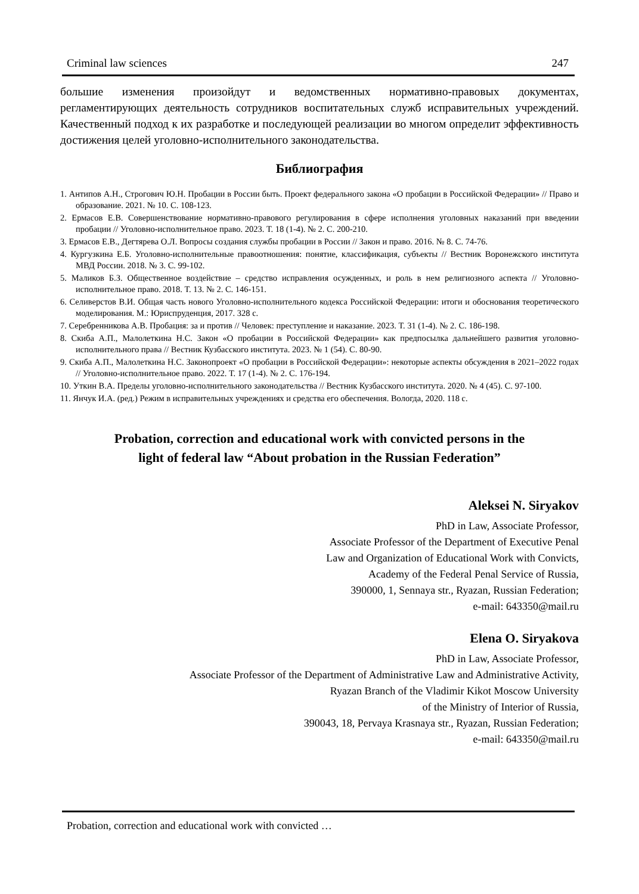Criminal law sciences 247
большие изменения произойдут и ведомственных нормативно-правовых документах, регламентирующих деятельность сотрудников воспитательных служб исправительных учреждений. Качественный подход к их разработке и последующей реализации во многом определит эффективность достижения целей уголовно-исполнительного законодательства.
Библиография
1. Антипов А.Н., Строгович Ю.Н. Пробации в России быть. Проект федерального закона «О пробации в Российской Федерации» // Право и образование. 2021. № 10. С. 108-123.
2. Ермасов Е.В. Совершенствование нормативно-правового регулирования в сфере исполнения уголовных наказаний при введении пробации // Уголовно-исполнительное право. 2023. Т. 18 (1-4). № 2. С. 200-210.
3. Ермасов Е.В., Дегтярева О.Л. Вопросы создания службы пробации в России // Закон и право. 2016. № 8. С. 74-76.
4. Кургузкина Е.Б. Уголовно-исполнительные правоотношения: понятие, классификация, субъекты // Вестник Воронежского института МВД России. 2018. № 3. С. 99-102.
5. Маликов Б.З. Общественное воздействие – средство исправления осужденных, и роль в нем религиозного аспекта // Уголовно-исполнительное право. 2018. Т. 13. № 2. С. 146-151.
6. Селиверстов В.И. Общая часть нового Уголовно-исполнительного кодекса Российской Федерации: итоги и обоснования теоретического моделирования. М.: Юриспруденция, 2017. 328 с.
7. Серебренникова А.В. Пробация: за и против // Человек: преступление и наказание. 2023. Т. 31 (1-4). № 2. С. 186-198.
8. Скиба А.П., Малолеткина Н.С. Закон «О пробации в Российской Федерации» как предпосылка дальнейшего развития уголовно-исполнительного права // Вестник Кузбасского института. 2023. № 1 (54). С. 80-90.
9. Скиба А.П., Малолеткина Н.С. Законопроект «О пробации в Российской Федерации»: некоторые аспекты обсуждения в 2021–2022 годах // Уголовно-исполнительное право. 2022. Т. 17 (1-4). № 2. С. 176-194.
10. Уткин В.А. Пределы уголовно-исполнительного законодательства // Вестник Кузбасского института. 2020. № 4 (45). С. 97-100.
11. Янчук И.А. (ред.) Режим в исправительных учреждениях и средства его обеспечения. Вологда, 2020. 118 с.
Probation, correction and educational work with convicted persons in the
light of federal law “About probation in the Russian Federation”
Aleksei N. Siryakov
PhD in Law, Associate Professor,
Associate Professor of the Department of Executive Penal
Law and Organization of Educational Work with Convicts,
Academy of the Federal Penal Service of Russia,
390000, 1, Sennaya str., Ryazan, Russian Federation;
e-mail: 643350@mail.ru
Elena O. Siryakova
PhD in Law, Associate Professor,
Associate Professor of the Department of Administrative Law and Administrative Activity,
Ryazan Branch of the Vladimir Kikot Moscow University
of the Ministry of Interior of Russia,
390043, 18, Pervaya Krasnaya str., Ryazan, Russian Federation;
e-mail: 643350@mail.ru
Probation, correction and educational work with convicted …